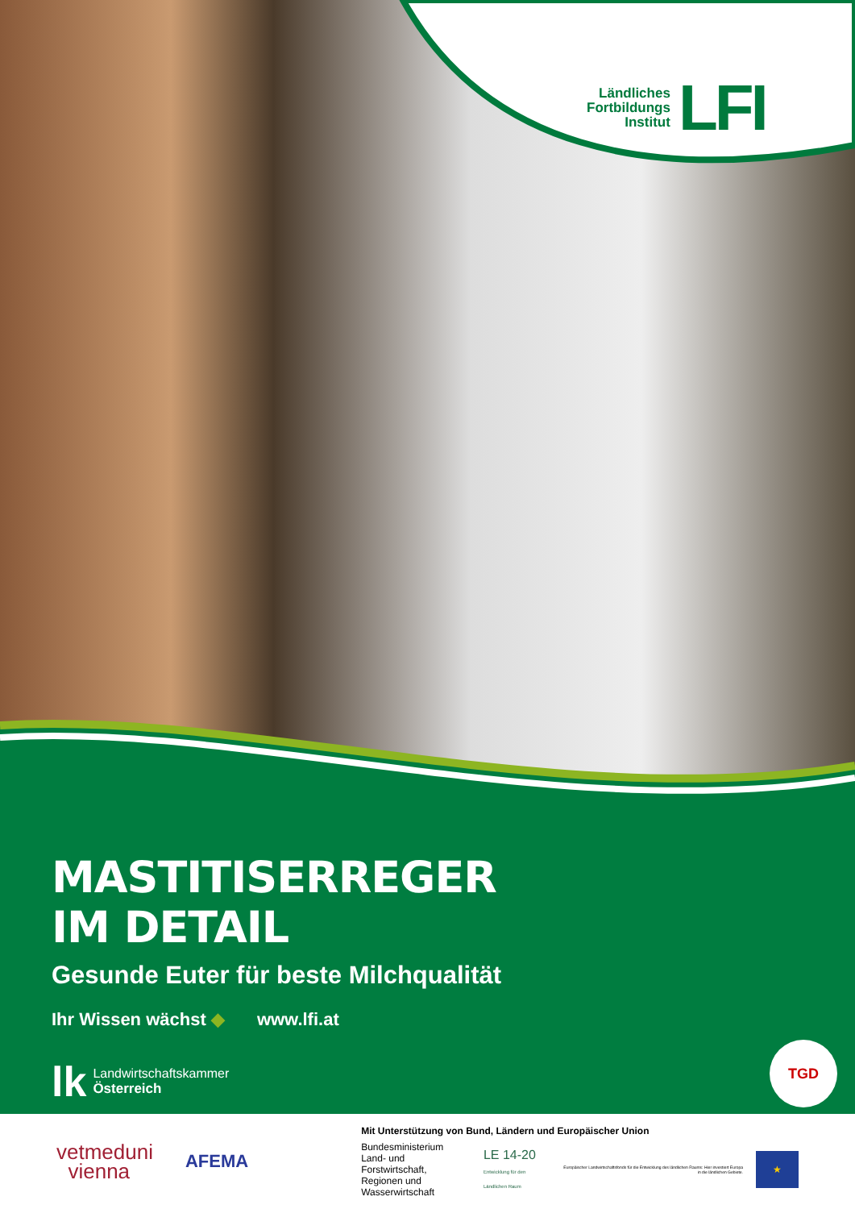Ländliches
Fortbildungs
Institut
LFI
MASTITISERREGER
IM DETAIL
Gesunde Euter für beste Milchqualität
Ihr Wissen wächst ◆ www.lfi.at
lk Landwirtschaftskammer
Österreich
TGD
vetmeduni
vienna
AFEMA
Mit Unterstützung von Bund, Ländern und Europäischer Union
Bundesministerium
Land- und Forstwirtschaft,
Regionen und Wasserwirtschaft
LE 14-20
Entwicklung für den Ländlichen Raum
Europäischer Landwirtschaftsfonds für die Entwicklung des ländlichen Raums: Hier investiert Europa in die ländlichen Gebiete.
★